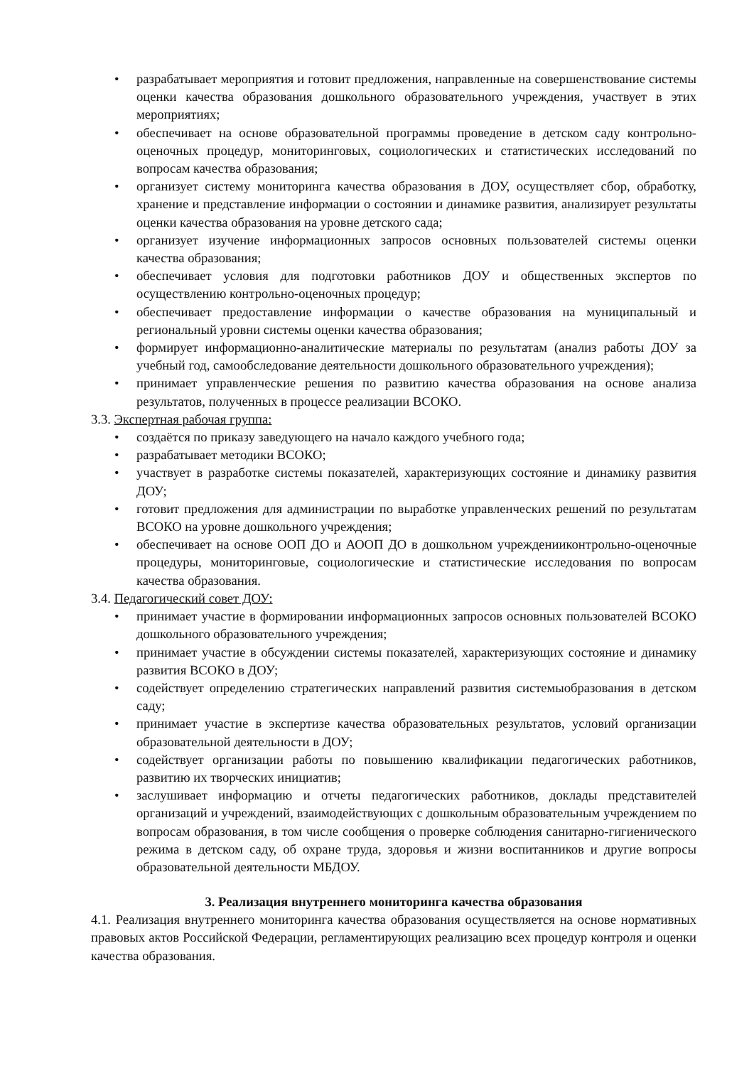• разрабатывает мероприятия и готовит предложения, направленные на совершенствование системы оценки качества образования дошкольного образовательного учреждения, участвует в этих мероприятиях;
• обеспечивает на основе образовательной программы проведение в детском саду контрольно-оценочных процедур, мониторинговых, социологических и статистических исследований по вопросам качества образования;
• организует систему мониторинга качества образования в ДОУ, осуществляет сбор, обработку, хранение и представление информации о состоянии и динамике развития, анализирует результаты оценки качества образования на уровне детского сада;
• организует изучение информационных запросов основных пользователей системы оценки качества образования;
• обеспечивает условия для подготовки работников ДОУ и общественных экспертов по осуществлению контрольно-оценочных процедур;
• обеспечивает предоставление информации о качестве образования на муниципальный и региональный уровни системы оценки качества образования;
• формирует информационно-аналитические материалы по результатам (анализ работы ДОУ за учебный год, самообследование деятельности дошкольного образовательного учреждения);
• принимает управленческие решения по развитию качества образования на основе анализа результатов, полученных в процессе реализации ВСОКО.
3.3. Экспертная рабочая группа:
• создаётся по приказу заведующего на начало каждого учебного года;
• разрабатывает методики ВСОКО;
• участвует в разработке системы показателей, характеризующих состояние и динамику развития ДОУ;
• готовит предложения для администрации по выработке управленческих решений по результатам ВСОКО на уровне дошкольного учреждения;
• обеспечивает на основе ООП ДО и АООП ДО в дошкольном учрежденииконтрольно-оценочные процедуры, мониторинговые, социологические и статистические исследования по вопросам качества образования.
3.4. Педагогический совет ДОУ:
• принимает участие в формировании информационных запросов основных пользователей ВСОКО дошкольного образовательного учреждения;
• принимает участие в обсуждении системы показателей, характеризующих состояние и динамику развития ВСОКО в ДОУ;
• содействует определению стратегических направлений развития системыобразования в детском саду;
• принимает участие в экспертизе качества образовательных результатов, условий организации образовательной деятельности в ДОУ;
• содействует организации работы по повышению квалификации педагогических работников, развитию их творческих инициатив;
• заслушивает информацию и отчеты педагогических работников, доклады представителей организаций и учреждений, взаимодействующих с дошкольным образовательным учреждением по вопросам образования, в том числе сообщения о проверке соблюдения санитарно-гигиенического режима в детском саду, об охране труда, здоровья и жизни воспитанников и другие вопросы образовательной деятельности МБДОУ.
3. Реализация внутреннего мониторинга качества образования
4.1. Реализация внутреннего мониторинга качества образования осуществляется на основе нормативных правовых актов Российской Федерации, регламентирующих реализацию всех процедур контроля и оценки качества образования.